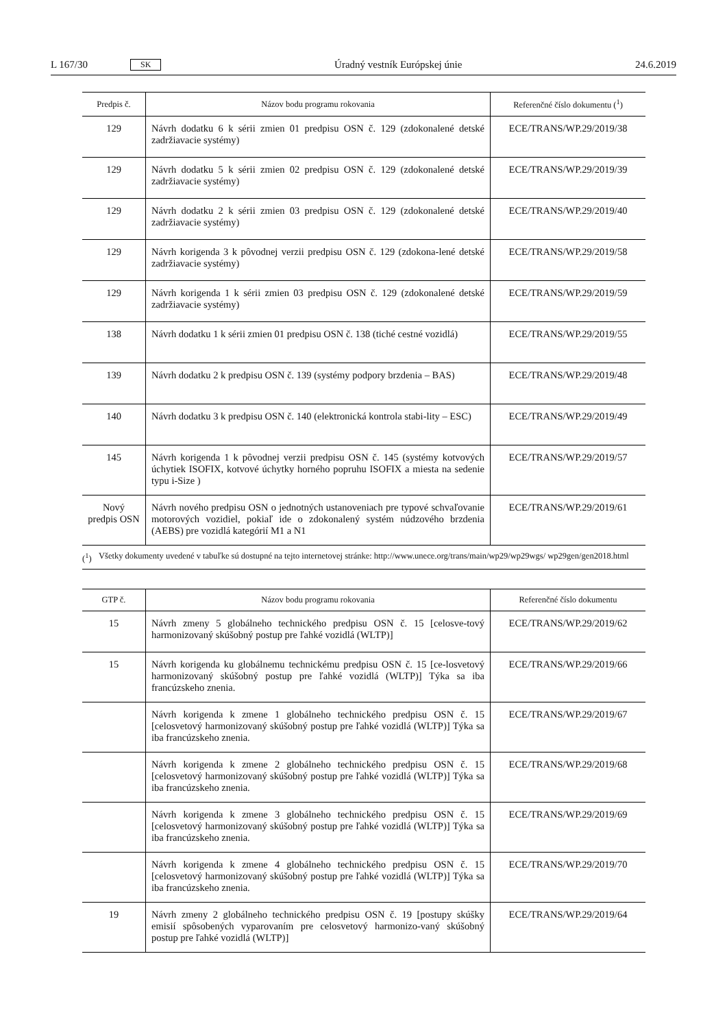L 167/30 SK
Úradný vestník Európskej únie 24.6.2019
| Predpis č. | Názov bodu programu rokovania | Referenčné číslo dokumentu (<sup>1</sup>) |
| --- | --- | --- |
| 129 | Návrh dodatku 6 k sérii zmien 01 predpisu OSN č. 129 (zdokonalené detské zadržiavacie systémy) | ECE/TRANS/WP.29/2019/38 |
| 129 | Návrh dodatku 5 k sérii zmien 02 predpisu OSN č. 129 (zdokonalené detské zadržiavacie systémy) | ECE/TRANS/WP.29/2019/39 |
| 129 | Návrh dodatku 2 k sérii zmien 03 predpisu OSN č. 129 (zdokonalené detské zadržiavacie systémy) | ECE/TRANS/WP.29/2019/40 |
| 129 | Návrh korigenda 3 k pôvodnej verzii predpisu OSN č. 129 (zdokona-lené detské zadržiavacie systémy) | ECE/TRANS/WP.29/2019/58 |
| 129 | Návrh korigenda 1 k sérii zmien 03 predpisu OSN č. 129 (zdokonalené detské zadržiavacie systémy) | ECE/TRANS/WP.29/2019/59 |
| 138 | Návrh dodatku 1 k sérii zmien 01 predpisu OSN č. 138 (tiché cestné vozidlá) | ECE/TRANS/WP.29/2019/55 |
| 139 | Návrh dodatku 2 k predpisu OSN č. 139 (systémy podpory brzdenia – BAS) | ECE/TRANS/WP.29/2019/48 |
| 140 | Návrh dodatku 3 k predpisu OSN č. 140 (elektronická kontrola stabi-lity – ESC) | ECE/TRANS/WP.29/2019/49 |
| 145 | Návrh korigenda 1 k pôvodnej verzii predpisu OSN č. 145 (systémy kotvových úchytiek ISOFIX, kotvové úchytky horného popruhu ISOFIX a miesta na sedenie typu i-Size ) | ECE/TRANS/WP.29/2019/57 |
| Nový predpis OSN | Návrh nového predpisu OSN o jednotných ustanoveniach pre typové schvaľovanie motorových vozidiel, pokiaľ ide o zdokonalený systém núdzového brzdenia (AEBS) pre vozidlá kategórií M1 a N1 | ECE/TRANS/WP.29/2019/61 |
(<sup>1</sup>) Všetky dokumenty uvedené v tabuľke sú dostupné na tejto internetovej stránke: http://www.unece.org/trans/main/wp29/wp29wgs/ wp29gen/gen2018.html
| GTP č. | Názov bodu programu rokovania | Referenčné číslo dokumentu |
| --- | --- | --- |
| 15 | Návrh zmeny 5 globálneho technického predpisu OSN č. 15 [celosve-tový harmonizovaný skúšobný postup pre ľahké vozidlá (WLTP)] | ECE/TRANS/WP.29/2019/62 |
| 15 | Návrh korigenda ku globálnemu technickému predpisu OSN č. 15 [ce-losvetový harmonizovaný skúšobný postup pre ľahké vozidlá (WLTP)] Týka sa iba francúzskeho znenia. | ECE/TRANS/WP.29/2019/66 |
| | Návrh korigenda k zmene 1 globálneho technického predpisu OSN č. 15 [celosvetový harmonizovaný skúšobný postup pre ľahké vozidlá (WLTP)] Týka sa iba francúzskeho znenia. | ECE/TRANS/WP.29/2019/67 |
| | Návrh korigenda k zmene 2 globálneho technického predpisu OSN č. 15 [celosvetový harmonizovaný skúšobný postup pre ľahké vozidlá (WLTP)] Týka sa iba francúzskeho znenia. | ECE/TRANS/WP.29/2019/68 |
| | Návrh korigenda k zmene 3 globálneho technického predpisu OSN č. 15 [celosvetový harmonizovaný skúšobný postup pre ľahké vozidlá (WLTP)] Týka sa iba francúzskeho znenia. | ECE/TRANS/WP.29/2019/69 |
| | Návrh korigenda k zmene 4 globálneho technického predpisu OSN č. 15 [celosvetový harmonizovaný skúšobný postup pre ľahké vozidlá (WLTP)] Týka sa iba francúzskeho znenia. | ECE/TRANS/WP.29/2019/70 |
| 19 | Návrh zmeny 2 globálneho technického predpisu OSN č. 19 [postupy skúšky emisií spôsobených vyparovaním pre celosvetový harmonizo-vaný skúšobný postup pre ľahké vozidlá (WLTP)] | ECE/TRANS/WP.29/2019/64 |